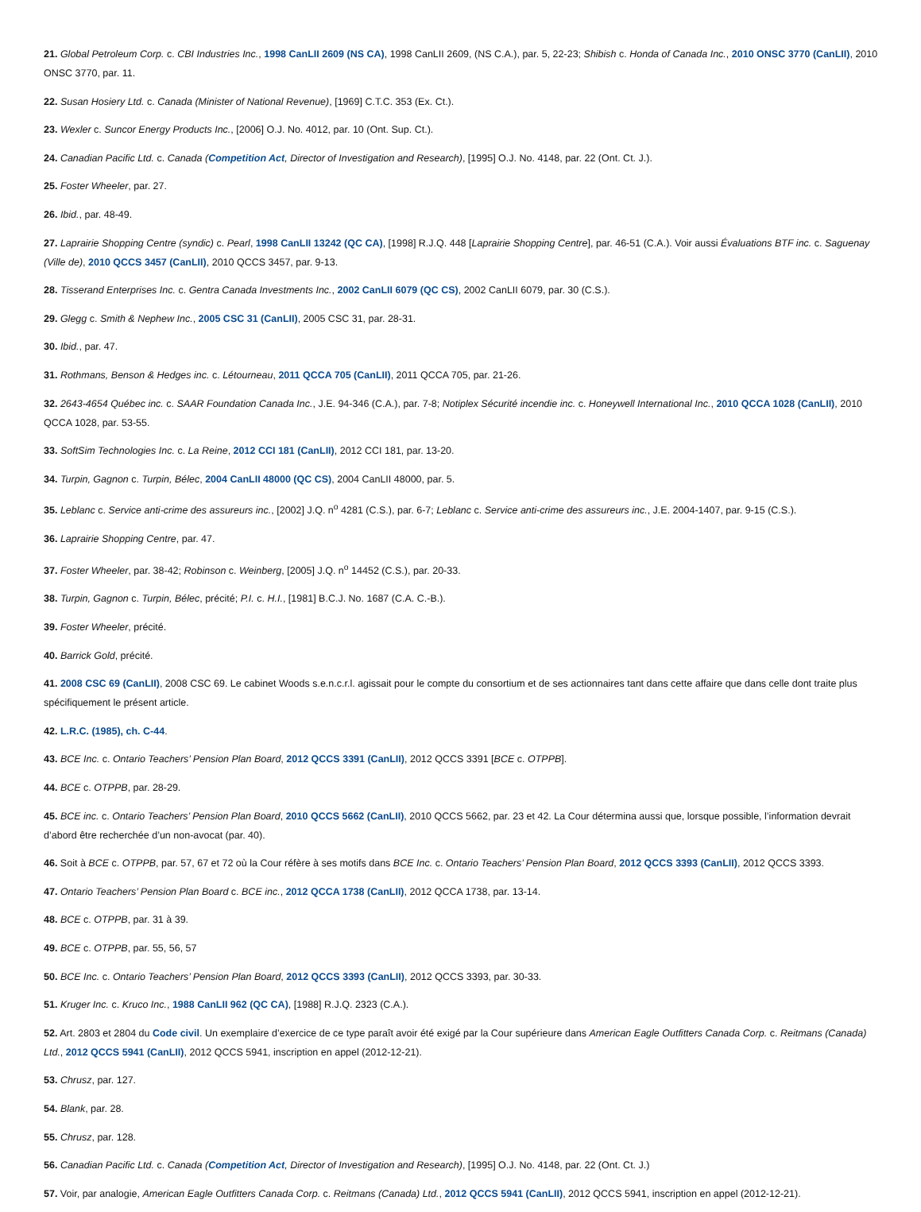21. Global Petroleum Corp. c. CBI Industries Inc., 1998 CanLII 2609 (NS CA), 1998 CanLII 2609, (NS C.A.), par. 5, 22-23; Shibish c. Honda of Canada Inc., 2010 ONSC 3770 (CanLII), 2010 ONSC 3770, par. 11.
22. Susan Hosiery Ltd. c. Canada (Minister of National Revenue), [1969] C.T.C. 353 (Ex. Ct.).
23. Wexler c. Suncor Energy Products Inc., [2006] O.J. No. 4012, par. 10 (Ont. Sup. Ct.).
24. Canadian Pacific Ltd. c. Canada (Competition Act, Director of Investigation and Research), [1995] O.J. No. 4148, par. 22 (Ont. Ct. J.).
25. Foster Wheeler, par. 27.
26. Ibid., par. 48-49.
27. Laprairie Shopping Centre (syndic) c. Pearl, 1998 CanLII 13242 (QC CA), [1998] R.J.Q. 448 [Laprairie Shopping Centre], par. 46-51 (C.A.). Voir aussi Évaluations BTF inc. c. Saguenay (Ville de), 2010 QCCS 3457 (CanLII), 2010 QCCS 3457, par. 9-13.
28. Tisserand Enterprises Inc. c. Gentra Canada Investments Inc., 2002 CanLII 6079 (QC CS), 2002 CanLII 6079, par. 30 (C.S.).
29. Glegg c. Smith & Nephew Inc., 2005 CSC 31 (CanLII), 2005 CSC 31, par. 28-31.
30. Ibid., par. 47.
31. Rothmans, Benson & Hedges inc. c. Létourneau, 2011 QCCA 705 (CanLII), 2011 QCCA 705, par. 21-26.
32. 2643-4654 Québec inc. c. SAAR Foundation Canada Inc., J.E. 94-346 (C.A.), par. 7-8; Notiplex Sécurité incendie inc. c. Honeywell International Inc., 2010 QCCA 1028 (CanLII), 2010 QCCA 1028, par. 53-55.
33. SoftSim Technologies Inc. c. La Reine, 2012 CCI 181 (CanLII), 2012 CCI 181, par. 13-20.
34. Turpin, Gagnon c. Turpin, Bélec, 2004 CanLII 48000 (QC CS), 2004 CanLII 48000, par. 5.
35. Leblanc c. Service anti-crime des assureurs inc., [2002] J.Q. n<sup>o</sup> 4281 (C.S.), par. 6-7; Leblanc c. Service anti-crime des assureurs inc., J.E. 2004-1407, par. 9-15 (C.S.).
36. Laprairie Shopping Centre, par. 47.
37. Foster Wheeler, par. 38-42; Robinson c. Weinberg, [2005] J.Q. n<sup>o</sup> 14452 (C.S.), par. 20-33.
38. Turpin, Gagnon c. Turpin, Bélec, précité; P.I. c. H.I., [1981] B.C.J. No. 1687 (C.A. C.-B.).
39. Foster Wheeler, précité.
40. Barrick Gold, précité.
41. 2008 CSC 69 (CanLII), 2008 CSC 69. Le cabinet Woods s.e.n.c.r.l. agissait pour le compte du consortium et de ses actionnaires tant dans cette affaire que dans celle dont traite plus spécifiquement le présent article.
42. L.R.C. (1985), ch. C-44.
43. BCE Inc. c. Ontario Teachers’ Pension Plan Board, 2012 QCCS 3391 (CanLII), 2012 QCCS 3391 [BCE c. OTPPB].
44. BCE c. OTPPB, par. 28-29.
45. BCE inc. c. Ontario Teachers’ Pension Plan Board, 2010 QCCS 5662 (CanLII), 2010 QCCS 5662, par. 23 et 42. La Cour détermina aussi que, lorsque possible, l’information devrait d’abord être recherchée d’un non-avocat (par. 40).
46. Soit à BCE c. OTPPB, par. 57, 67 et 72 où la Cour réfère à ses motifs dans BCE Inc. c. Ontario Teachers’ Pension Plan Board, 2012 QCCS 3393 (CanLII), 2012 QCCS 3393.
47. Ontario Teachers’ Pension Plan Board c. BCE inc., 2012 QCCA 1738 (CanLII), 2012 QCCA 1738, par. 13-14.
48. BCE c. OTPPB, par. 31 à 39.
49. BCE c. OTPPB, par. 55, 56, 57
50. BCE Inc. c. Ontario Teachers’ Pension Plan Board, 2012 QCCS 3393 (CanLII), 2012 QCCS 3393, par. 30-33.
51. Kruger Inc. c. Kruco Inc., 1988 CanLII 962 (QC CA), [1988] R.J.Q. 2323 (C.A.).
52. Art. 2803 et 2804 du Code civil. Un exemplaire d’exercice de ce type paraît avoir été exigé par la Cour supérieure dans American Eagle Outfitters Canada Corp. c. Reitmans (Canada) Ltd., 2012 QCCS 5941 (CanLII), 2012 QCCS 5941, inscription en appel (2012-12-21).
53. Chrusz, par. 127.
54. Blank, par. 28.
55. Chrusz, par. 128.
56. Canadian Pacific Ltd. c. Canada (Competition Act, Director of Investigation and Research), [1995] O.J. No. 4148, par. 22 (Ont. Ct. J.)
57. Voir, par analogie, American Eagle Outfitters Canada Corp. c. Reitmans (Canada) Ltd., 2012 QCCS 5941 (CanLII), 2012 QCCS 5941, inscription en appel (2012-12-21).